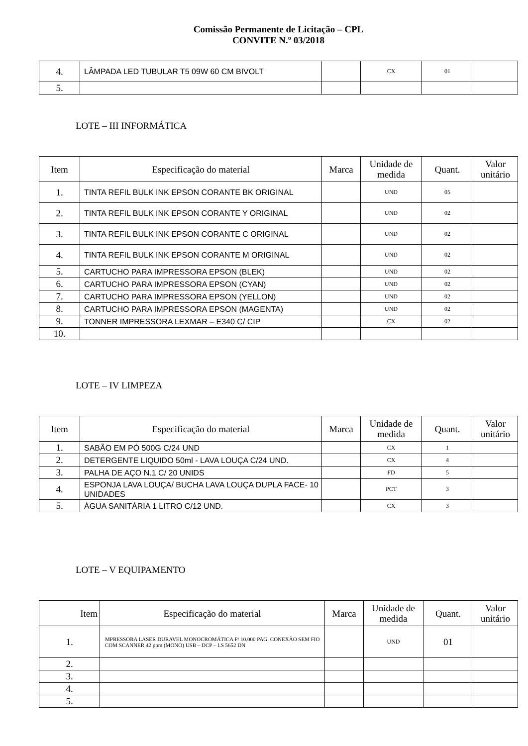Comissão Permanente de Licitação – CPL
CONVITE N.º 03/2018
| 4. | LÂMPADA LED TUBULAR T5 09W 60 CM BIVOLT | | CX | 01 | |
| 5. | | | | | |
LOTE – III INFORMÁTICA
| Item | Especificação do material | Marca | Unidade de medida | Quant. | Valor unitário |
| --- | --- | --- | --- | --- | --- |
| 1. | TINTA REFIL BULK INK EPSON CORANTE BK ORIGINAL | | UND | 05 | |
| 2. | TINTA REFIL BULK INK EPSON CORANTE Y ORIGINAL | | UND | 02 | |
| 3. | TINTA REFIL BULK INK EPSON CORANTE C ORIGINAL | | UND | 02 | |
| 4. | TINTA REFIL BULK INK EPSON CORANTE M ORIGINAL | | UND | 02 | |
| 5. | CARTUCHO PARA IMPRESSORA EPSON (BLEK) | | UND | 02 | |
| 6. | CARTUCHO PARA IMPRESSORA EPSON (CYAN) | | UND | 02 | |
| 7. | CARTUCHO PARA IMPRESSORA EPSON (YELLON) | | UND | 02 | |
| 8. | CARTUCHO PARA IMPRESSORA EPSON (MAGENTA) | | UND | 02 | |
| 9. | TONNER IMPRESSORA LEXMAR – E340 C/ CIP | | CX | 02 | |
| 10. | | | | | |
LOTE – IV LIMPEZA
| Item | Especificação do material | Marca | Unidade de medida | Quant. | Valor unitário |
| --- | --- | --- | --- | --- | --- |
| 1. | SABÃO EM PÓ 500G C/24 UND | | CX | 1 | |
| 2. | DETERGENTE LIQUIDO 50ml - LAVA LOUÇA C/24 UND. | | CX | 4 | |
| 3. | PALHA DE AÇO N.1 C/ 20 UNIDS | | FD | 5 | |
| 4. | ESPONJA LAVA LOUÇA/ BUCHA LAVA LOUÇA DUPLA FACE- 10 UNIDADES | | PCT | 3 | |
| 5. | ÁGUA SANITÁRIA 1 LITRO C/12 UND. | | CX | 3 | |
LOTE – V EQUIPAMENTO
| Item | Especificação do material | Marca | Unidade de medida | Quant. | Valor unitário |
| --- | --- | --- | --- | --- | --- |
| 1. | MPRESSORA LASER DURAVEL MONOCROMÁTICA P/ 10.000 PAG. CONEXÃO SEM FIO COM SCANNER 42 ppm (MONO) USB – DCP – LS 5652 DN | | UND | 01 | |
| 2. | | | | | |
| 3. | | | | | |
| 4. | | | | | |
| 5. | | | | | |